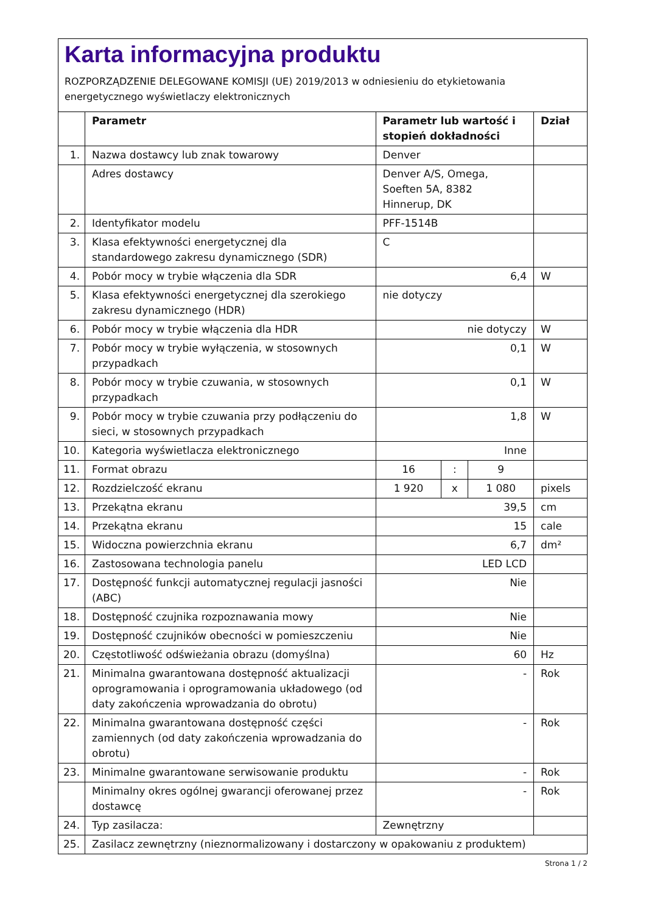Karta informacyjna produktu
ROZPORZĄDZENIE DELEGOWANE KOMISJI (UE) 2019/2013 w odniesieniu do etykietowania energetycznego wyświetlaczy elektronicznych
| | Parametr | Parametr lub wartość i stopień dokładności | | | Dział |
| --- | --- | --- | --- | --- | --- |
| 1. | Nazwa dostawcy lub znak towarowy | Denver | | | |
| | Adres dostawcy | Denver A/S, Omega, Soeften 5A, 8382 Hinnerup, DK | | | |
| 2. | Identyfikator modelu | PFF-1514B | | | |
| 3. | Klasa efektywności energetycznej dla standardowego zakresu dynamicznego (SDR) | C | | | |
| 4. | Pobór mocy w trybie włączenia dla SDR | 6,4 | | | W |
| 5. | Klasa efektywności energetycznej dla szerokiego zakresu dynamicznego (HDR) | nie dotyczy | | | |
| 6. | Pobór mocy w trybie włączenia dla HDR | nie dotyczy | | | W |
| 7. | Pobór mocy w trybie wyłączenia, w stosownych przypadkach | 0,1 | | | W |
| 8. | Pobór mocy w trybie czuwania, w stosownych przypadkach | 0,1 | | | W |
| 9. | Pobór mocy w trybie czuwania przy podłączeniu do sieci, w stosownych przypadkach | 1,8 | | | W |
| 10. | Kategoria wyświetlacza elektronicznego | Inne | | | |
| 11. | Format obrazu | 16 | : | 9 | |
| 12. | Rozdzielczość ekranu | 1 920 | x | 1 080 | pixels |
| 13. | Przekątna ekranu | 39,5 | | | cm |
| 14. | Przekątna ekranu | 15 | | | cale |
| 15. | Widoczna powierzchnia ekranu | 6,7 | | | dm² |
| 16. | Zastosowana technologia panelu | LED LCD | | | |
| 17. | Dostępność funkcji automatycznej regulacji jasności (ABC) | Nie | | | |
| 18. | Dostępność czujnika rozpoznawania mowy | Nie | | | |
| 19. | Dostępność czujników obecności w pomieszczeniu | Nie | | | |
| 20. | Częstotliwość odświeżania obrazu (domyślna) | 60 | | | Hz |
| 21. | Minimalna gwarantowana dostępność aktualizacji oprogramowania i oprogramowania układowego (od daty zakończenia wprowadzania do obrotu) | - | | | Rok |
| 22. | Minimalna gwarantowana dostępność części zamiennych (od daty zakończenia wprowadzania do obrotu) | - | | | Rok |
| 23. | Minimalne gwarantowane serwisowanie produktu | - | | | Rok |
| | Minimalny okres ogólnej gwarancji oferowanej przez dostawcę | - | | | Rok |
| 24. | Typ zasilacza: | Zewnętrzny | | | |
| 25. | Zasilacz zewnętrzny (nieznormalizowany i dostarczony w opakowaniu z produktem) | | | | |
Strona 1 / 2